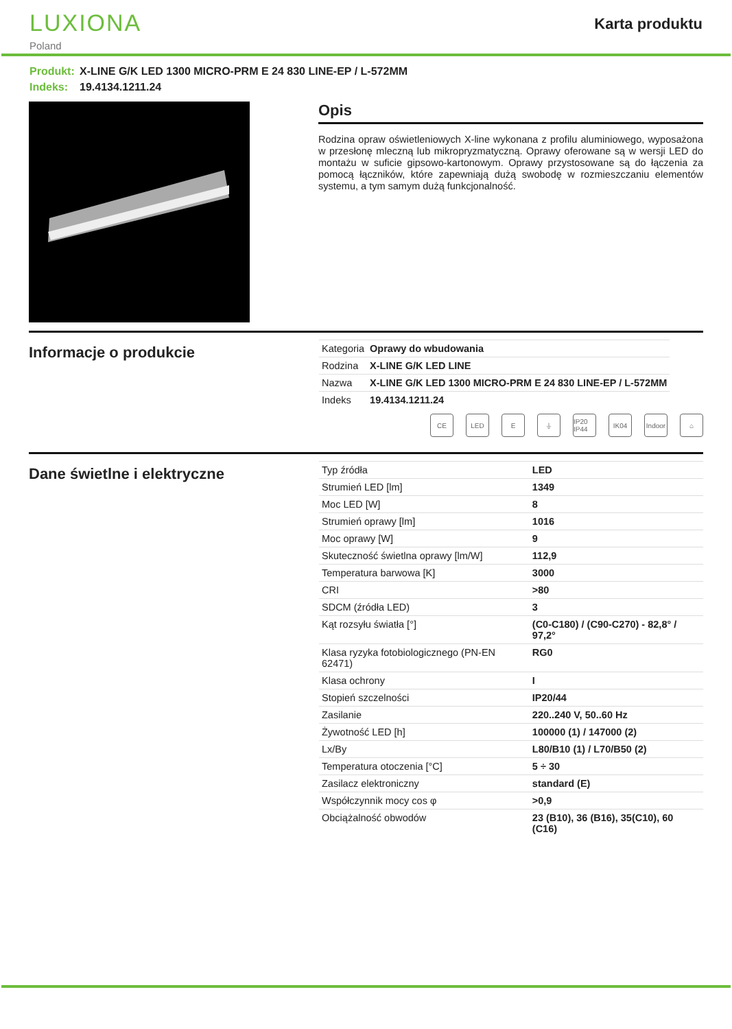LUXIONA
Poland
Karta produktu
Produkt: X-LINE G/K LED 1300 MICRO-PRM E 24 830 LINE-EP / L-572MM
Indeks: 19.4134.1211.24
Opis
Rodzina opraw oświetleniowych X-line wykonana z profilu aluminiowego, wyposażona w przesłonę mleczną lub mikropryzmatyczną. Oprawy oferowane są w wersji LED do montażu w suficie gipsowo-kartonowym. Oprawy przystosowane są do łączenia za pomocą łączników, które zapewniają dużą swobodę w rozmieszczaniu elementów systemu, a tym samym dużą funkcjonalność.
Informacje o produkcie
| Kategoria | Oprawy do wbudowania |
| Rodzina | X-LINE G/K LED LINE |
| Nazwa | X-LINE G/K LED 1300 MICRO-PRM E 24 830 LINE-EP / L-572MM |
| Indeks | 19.4134.1211.24 |
CE LED E ⏚ IP20 IP44
IK04 Indoor
⌂
Dane świetlne i elektryczne
| Typ źródła | LED |
| Strumień LED [lm] | 1349 |
| Moc LED [W] | 8 |
| Strumień oprawy [lm] | 1016 |
| Moc oprawy [W] | 9 |
| Skuteczność świetlna oprawy [lm/W] | 112,9 |
| Temperatura barwowa [K] | 3000 |
| CRI | >80 |
| SDCM (źródła LED) | 3 |
| Kąt rozsyłu światła [°] | (C0-C180) / (C90-C270) - 82,8° / 97,2° |
| Klasa ryzyka fotobiologicznego (PN-EN 62471) | RG0 |
| Klasa ochrony | I |
| Stopień szczelności | IP20/44 |
| Zasilanie | 220..240 V, 50..60 Hz |
| Żywotność LED [h] | 100000 (1) / 147000 (2) |
| Lx/By | L80/B10 (1) / L70/B50 (2) |
| Temperatura otoczenia [°C] | 5 ÷ 30 |
| Zasilacz elektroniczny | standard (E) |
| Współczynnik mocy cos φ | >0,9 |
| Obciążalność obwodów | 23 (B10), 36 (B16), 35(C10), 60 (C16) |